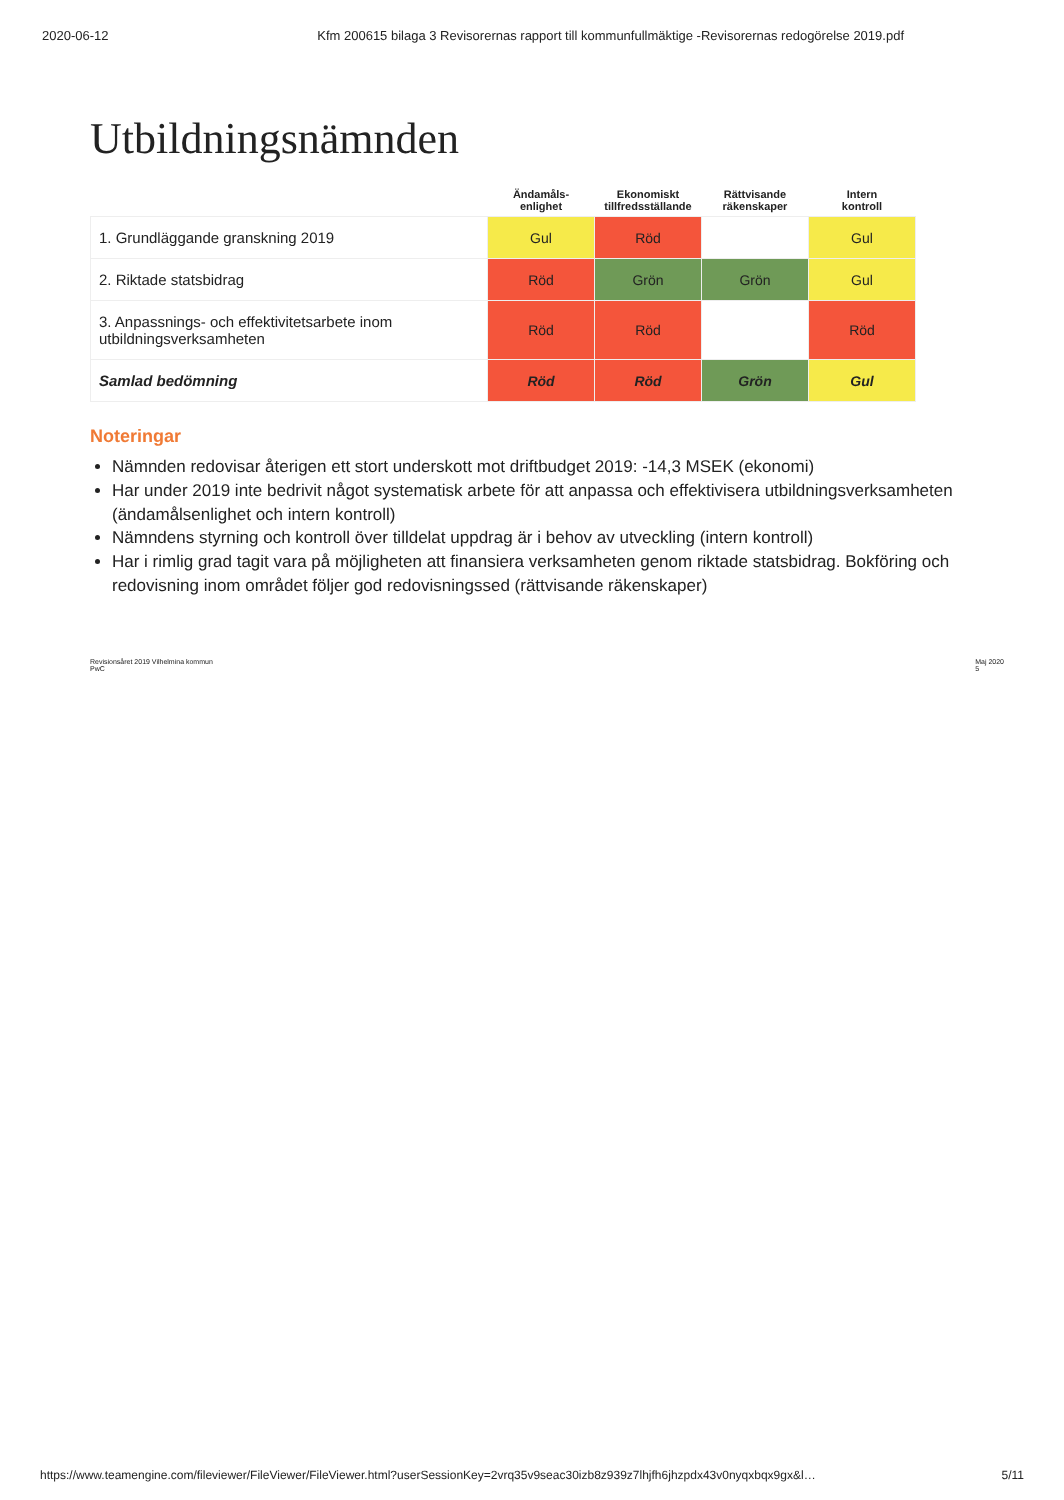2020-06-12 Kfm 200615 bilaga 3 Revisorernas rapport till kommunfullmäktige -Revisorernas redogörelse 2019.pdf
Utbildningsnämnden
| | Ändamåls- enlighet | Ekonomiskt tillfredsställande | Rättvisande räkenskaper | Intern kontroll |
| --- | --- | --- | --- | --- |
| 1. Grundläggande granskning 2019 | Gul | Röd | | Gul |
| 2. Riktade statsbidrag | Röd | Grön | Grön | Gul |
| 3. Anpassnings- och effektivitetsarbete inom utbildningsverksamheten | Röd | Röd | | Röd |
| Samlad bedömning | Röd | Röd | Grön | Gul |
Noteringar
Nämnden redovisar återigen ett stort underskott mot driftbudget 2019: -14,3 MSEK (ekonomi)
Har under 2019 inte bedrivit något systematisk arbete för att anpassa och effektivisera utbildningsverksamheten (ändamålsenlighet och intern kontroll)
Nämndens styrning och kontroll över tilldelat uppdrag är i behov av utveckling (intern kontroll)
Har i rimlig grad tagit vara på möjligheten att finansiera verksamheten genom riktade statsbidrag. Bokföring och redovisning inom området följer god redovisningssed (rättvisande räkenskaper)
Revisionsåret 2019 Vilhelmina kommun
PwC Maj 2020
5
https://www.teamengine.com/fileviewer/FileViewer/FileViewer.html?userSessionKey=2vrq35v9seac30izb8z939z7lhjfh6jhzpdx43v0nyqxbqx9gx&l… 5/11